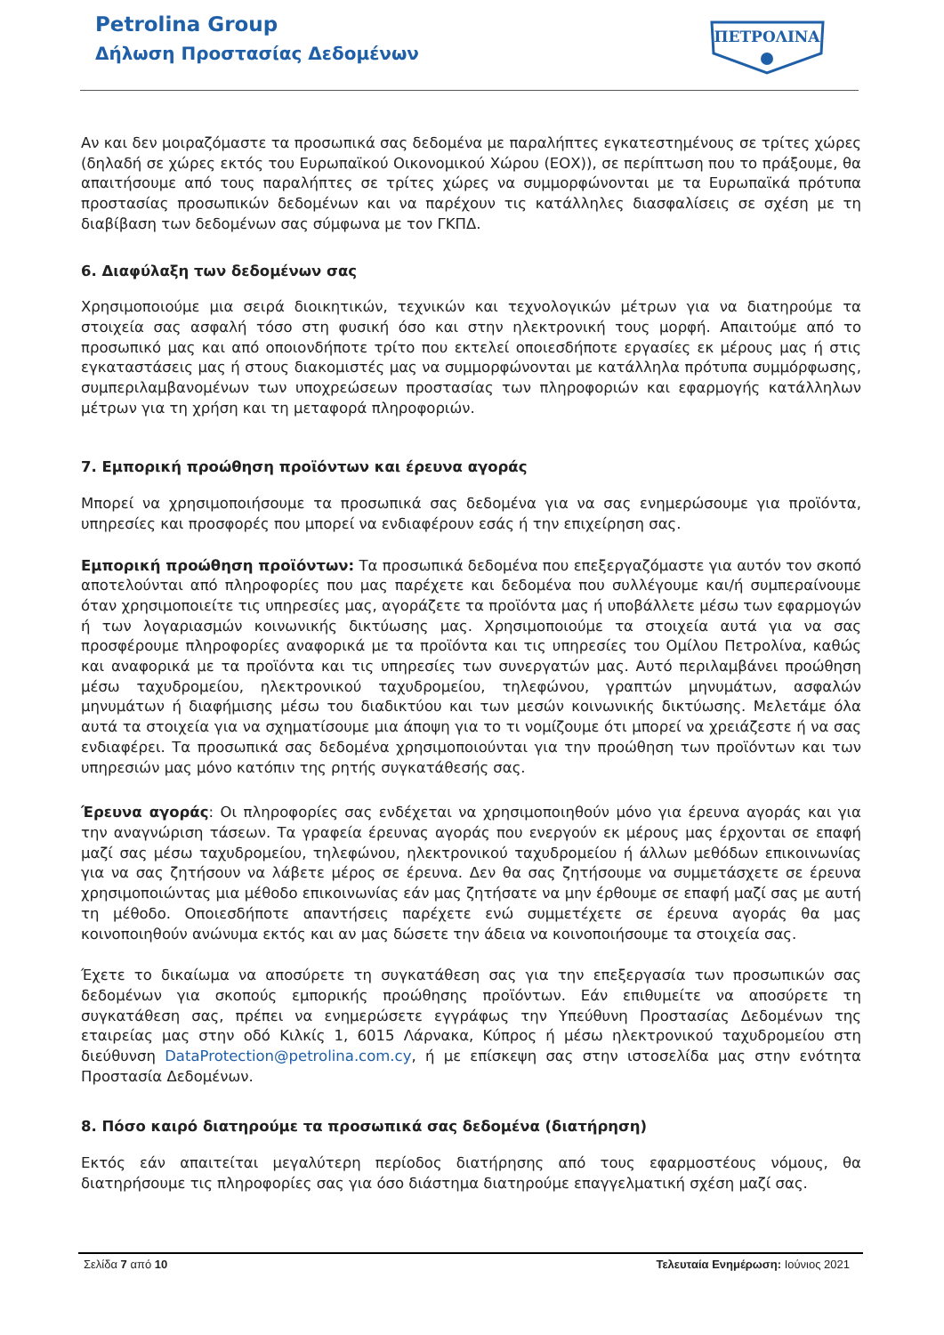Petrolina Group
Δήλωση Προστασίας Δεδομένων
ΠΕΤΡΟΛΙΝΑ
Αν και δεν μοιραζόμαστε τα προσωπικά σας δεδομένα με παραλήπτες εγκατεστημένους σε τρίτες χώρες (δηλαδή σε χώρες εκτός του Ευρωπαϊκού Οικονομικού Χώρου (ΕΟΧ)), σε περίπτωση που το πράξουμε, θα απαιτήσουμε από τους παραλήπτες σε τρίτες χώρες να συμμορφώνονται με τα Ευρωπαϊκά πρότυπα προστασίας προσωπικών δεδομένων και να παρέχουν τις κατάλληλες διασφαλίσεις σε σχέση με τη διαβίβαση των δεδομένων σας σύμφωνα με τον ΓΚΠΔ.
6. Διαφύλαξη των δεδομένων σας
Χρησιμοποιούμε μια σειρά διοικητικών, τεχνικών και τεχνολογικών μέτρων για να διατηρούμε τα στοιχεία σας ασφαλή τόσο στη φυσική όσο και στην ηλεκτρονική τους μορφή. Απαιτούμε από το προσωπικό μας και από οποιονδήποτε τρίτο που εκτελεί οποιεσδήποτε εργασίες εκ μέρους μας ή στις εγκαταστάσεις μας ή στους διακομιστές μας να συμμορφώνονται με κατάλληλα πρότυπα συμμόρφωσης, συμπεριλαμβανομένων των υποχρεώσεων προστασίας των πληροφοριών και εφαρμογής κατάλληλων μέτρων για τη χρήση και τη μεταφορά πληροφοριών.
7. Εμπορική προώθηση προϊόντων και έρευνα αγοράς
Μπορεί να χρησιμοποιήσουμε τα προσωπικά σας δεδομένα για να σας ενημερώσουμε για προϊόντα, υπηρεσίες και προσφορές που μπορεί να ενδιαφέρουν εσάς ή την επιχείρηση σας.
Εμπορική προώθηση προϊόντων: Τα προσωπικά δεδομένα που επεξεργαζόμαστε για αυτόν τον σκοπό αποτελούνται από πληροφορίες που μας παρέχετε και δεδομένα που συλλέγουμε και/ή συμπεραίνουμε όταν χρησιμοποιείτε τις υπηρεσίες μας, αγοράζετε τα προϊόντα μας ή υποβάλλετε μέσω των εφαρμογών ή των λογαριασμών κοινωνικής δικτύωσης μας. Χρησιμοποιούμε τα στοιχεία αυτά για να σας προσφέρουμε πληροφορίες αναφορικά με τα προϊόντα και τις υπηρεσίες του Ομίλου Πετρολίνα, καθώς και αναφορικά με τα προϊόντα και τις υπηρεσίες των συνεργατών μας. Αυτό περιλαμβάνει προώθηση μέσω ταχυδρομείου, ηλεκτρονικού ταχυδρομείου, τηλεφώνου, γραπτών μηνυμάτων, ασφαλών μηνυμάτων ή διαφήμισης μέσω του διαδικτύου και των μεσών κοινωνικής δικτύωσης. Μελετάμε όλα αυτά τα στοιχεία για να σχηματίσουμε μια άποψη για το τι νομίζουμε ότι μπορεί να χρειάζεστε ή να σας ενδιαφέρει. Τα προσωπικά σας δεδομένα χρησιμοποιούνται για την προώθηση των προϊόντων και των υπηρεσιών μας μόνο κατόπιν της ρητής συγκατάθεσής σας.
Έρευνα αγοράς: Οι πληροφορίες σας ενδέχεται να χρησιμοποιηθούν μόνο για έρευνα αγοράς και για την αναγνώριση τάσεων. Τα γραφεία έρευνας αγοράς που ενεργούν εκ μέρους μας έρχονται σε επαφή μαζί σας μέσω ταχυδρομείου, τηλεφώνου, ηλεκτρονικού ταχυδρομείου ή άλλων μεθόδων επικοινωνίας για να σας ζητήσουν να λάβετε μέρος σε έρευνα. Δεν θα σας ζητήσουμε να συμμετάσχετε σε έρευνα χρησιμοποιώντας μια μέθοδο επικοινωνίας εάν μας ζητήσατε να μην έρθουμε σε επαφή μαζί σας με αυτή τη μέθοδο. Οποιεσδήποτε απαντήσεις παρέχετε ενώ συμμετέχετε σε έρευνα αγοράς θα μας κοινοποιηθούν ανώνυμα εκτός και αν μας δώσετε την άδεια να κοινοποιήσουμε τα στοιχεία σας.
Έχετε το δικαίωμα να αποσύρετε τη συγκατάθεση σας για την επεξεργασία των προσωπικών σας δεδομένων για σκοπούς εμπορικής προώθησης προϊόντων. Εάν επιθυμείτε να αποσύρετε τη συγκατάθεση σας, πρέπει να ενημερώσετε εγγράφως την Υπεύθυνη Προστασίας Δεδομένων της εταιρείας μας στην οδό Κιλκίς 1, 6015 Λάρνακα, Κύπρος ή μέσω ηλεκτρονικού ταχυδρομείου στη διεύθυνση DataProtection@petrolina.com.cy, ή με επίσκεψη σας στην ιστοσελίδα μας στην ενότητα Προστασία Δεδομένων.
8. Πόσο καιρό διατηρούμε τα προσωπικά σας δεδομένα (διατήρηση)
Εκτός εάν απαιτείται μεγαλύτερη περίοδος διατήρησης από τους εφαρμοστέους νόμους, θα διατηρήσουμε τις πληροφορίες σας για όσο διάστημα διατηρούμε επαγγελματική σχέση μαζί σας.
Σελίδα 7 από 10 Τελευταία Ενημέρωση: Ιούνιος 2021